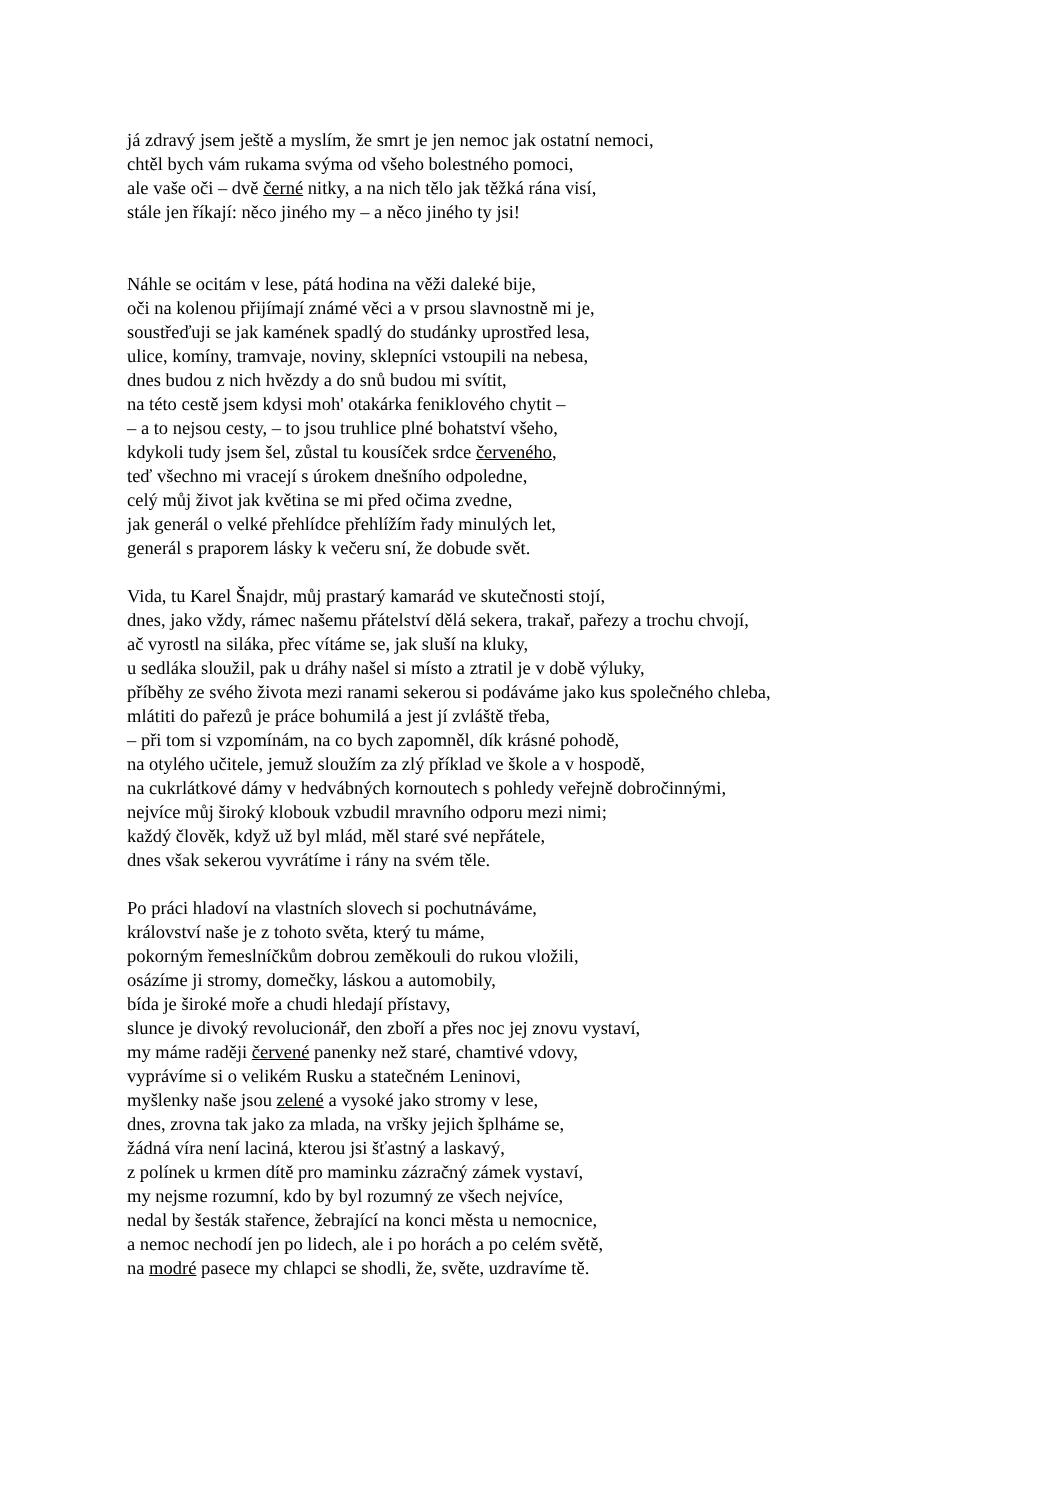já zdravý jsem ještě a myslím, že smrt je jen nemoc jak ostatní nemoci,
chtěl bych vám rukama svýma od všeho bolestného pomoci,
ale vaše oči – dvě černé nitky, a na nich tělo jak těžká rána visí,
stále jen říkají: něco jiného my – a něco jiného ty jsi!
Náhle se ocitám v lese, pátá hodina na věži daleké bije,
oči na kolenou přijímají známé věci a v prsou slavnostně mi je,
soustřeďuji se jak kamének spadlý do studánky uprostřed lesa,
ulice, komíny, tramvaje, noviny, sklepníci vstoupili na nebesa,
dnes budou z nich hvězdy a do snů budou mi svítit,
na této cestě jsem kdysi moh' otakárka feniklového chytit –
– a to nejsou cesty, – to jsou truhlice plné bohatství všeho,
kdykoli tudy jsem šel, zůstal tu kousíček srdce červeného,
teď všechno mi vracejí s úrokem dnešního odpoledne,
celý můj život jak květina se mi před očima zvedne,
jak generál o velké přehlídce přehlížím řady minulých let,
generál s praporem lásky k večeru sní, že dobude svět.
Vida, tu Karel Šnajdr, můj prastarý kamarád ve skutečnosti stojí,
dnes, jako vždy, rámec našemu přátelství dělá sekera, trakař, pařezy a trochu chvojí,
ač vyrostl na siláka, přec vítáme se, jak sluší na kluky,
u sedláka sloužil, pak u dráhy našel si místo a ztratil je v době výluky,
příběhy ze svého života mezi ranami sekerou si podáváme jako kus společného chleba,
mlátiti do pařezů je práce bohumilá a jest jí zvláště třeba,
– při tom si vzpomínám, na co bych zapomněl, dík krásné pohodě,
na otylého učitele, jemuž sloužím za zlý příklad ve škole a v hospodě,
na cukrlátkové dámy v hedvábných kornoutech s pohledy veřejně dobročinnými,
nejvíce můj široký klobouk vzbudil mravního odporu mezi nimi;
každý člověk, když už byl mlád, měl staré své nepřátele,
dnes však sekerou vyvrátíme i rány na svém těle.
Po práci hladoví na vlastních slovech si pochutnáváme,
království naše je z tohoto světa, který tu máme,
pokorným řemeslníčkům dobrou zeměkouli do rukou vložili,
osázíme ji stromy, domečky, láskou a automobily,
bída je široké moře a chudi hledají přístavy,
slunce je divoký revolucionář, den zboří a přes noc jej znovu vystaví,
my máme raději červené panenky než staré, chamtivé vdovy,
vyprávíme si o velikém Rusku a statečném Leninovi,
myšlenky naše jsou zelené a vysoké jako stromy v lese,
dnes, zrovna tak jako za mlada, na vršky jejich šplháme se,
žádná víra není laciná, kterou jsi šťastný a laskavý,
z polínek u krmen dítě pro maminku zázračný zámek vystaví,
my nejsme rozumní, kdo by byl rozumný ze všech nejvíce,
nedal by šesták stařence, žebrající na konci města u nemocnice,
a nemoc nechodí jen po lidech, ale i po horách a po celém světě,
na modré pasece my chlapci se shodli, že, světe, uzdravíme tě.